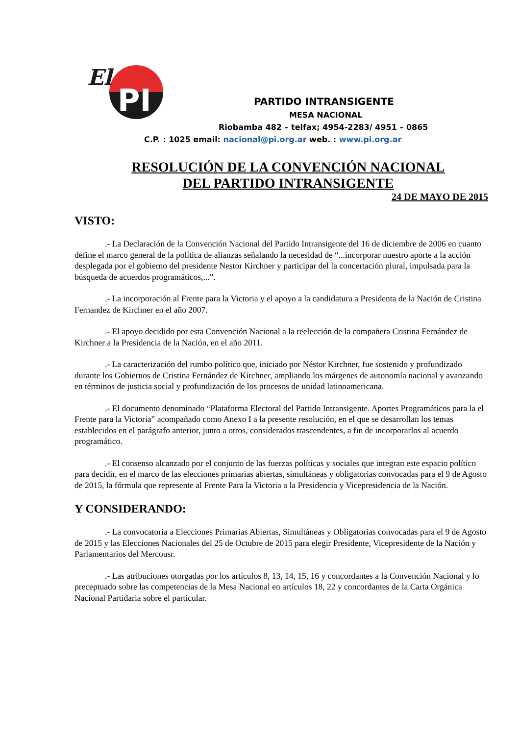El
PI
PARTIDO INTRANSIGENTE
MESA NACIONAL
Riobamba 482 – telfax; 4954-2283/ 4951 – 0865
C.P. : 1025 email: nacional@pi.org.ar web. : www.pi.org.ar
RESOLUCIÓN DE LA CONVENCIÓN NACIONAL
DEL PARTIDO INTRANSIGENTE
24 DE MAYO DE 2015
VISTO:
.- La Declaración de la Convención Nacional del Partido Intransigente del 16 de diciembre de 2006 en cuanto define el marco general de la política de alianzas señalando la necesidad de “...incorporar nuestro aporte a la acción desplegada por el gobierno del presidente Nestor Kirchner y participar del la concertación plural, impulsada para la búsqueda de acuerdos programáticos,...”.
.- La incorporación al Frente para la Victoria y el apoyo a la candidatura a Presidenta de la Nación de Cristina Fernandez de Kirchner en el año 2007.
.- El apoyo decidido por esta Convención Nacional a la reelección de la compañera Cristina Fernández de Kirchner a la Presidencia de la Nación, en el año 2011.
.- La caracterización del rumbo político que, iniciado por Néstor Kirchner, fue sostenido y profundizado durante los Gobiernos de Cristina Fernández de Kirchner, ampliando los márgenes de autonomía nacional y avanzando en términos de justicia social y profundización de los procesos de unidad latinoamericana.
.- El documento denominado “Plataforma Electoral del Partido Intransigente. Aportes Programáticos para la el Frente para la Victoria” acompañado como Anexo I a la presente resolución, en el que se desarrollan los temas establecidos en el parágrafo anterior, junto a otros, considerados trascendentes, a fin de incorporarlos al acuerdo programático.
.- El consenso alcanzado por el conjunto de las fuerzas políticas y sociales que integran este espacio político para decidir, en el marco de las elecciones primarias abiertas, simultáneas y obligatorias convocadas para el 9 de Agosto de 2015, la fórmula que represente al Frente Para la Victoria a la Presidencia y Vicepresidencia de la Nación.
Y CONSIDERANDO:
.- La convocatoria a Elecciones Primarias Abiertas, Simultáneas y Obligatorias convocadas para el 9 de Agosto de 2015 y las Elecciones Nacionales del 25 de Octubre de 2015 para elegir Presidente, Vicepresidente de la Nación y Parlamentarios del Mercousr.
.- Las atribuciones otorgadas por los artículos 8, 13, 14, 15, 16 y concordantes a la Convención Nacional y lo preceptuado sobre las competencias de la Mesa Nacional en artículos 18, 22 y concordantes de la Carta Orgánica Nacional Partidaria sobre el particular.